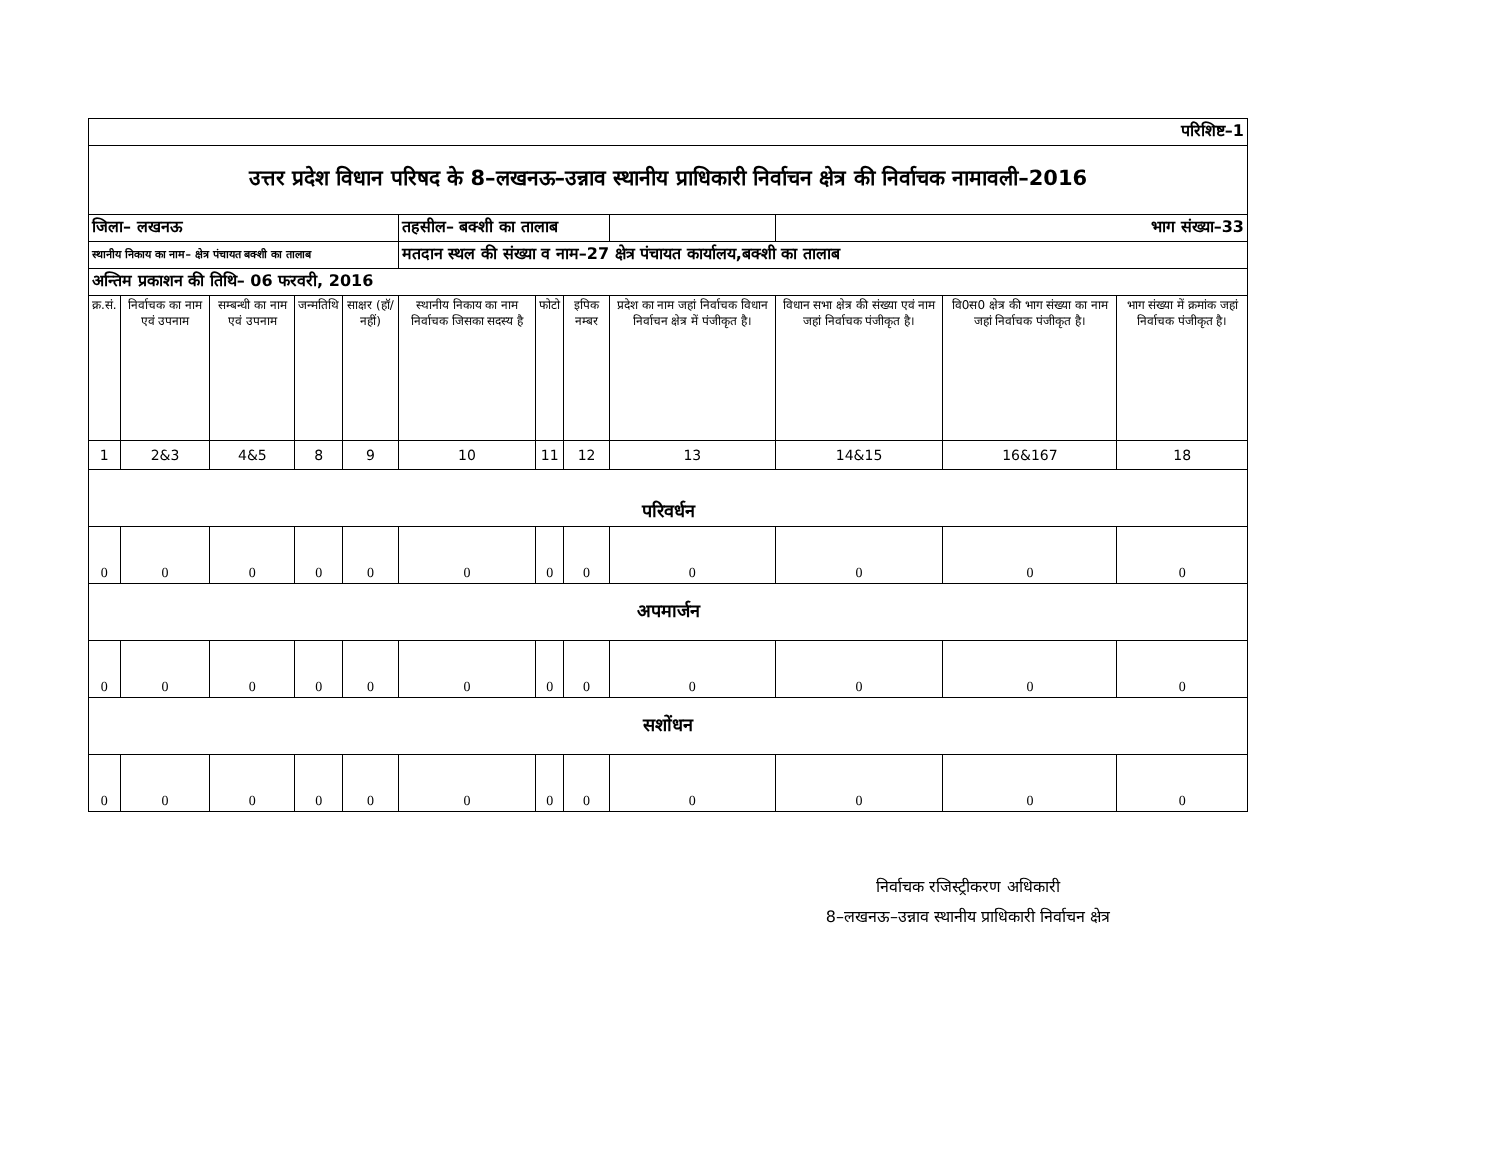| परिशिष्ट–1 | | | | | | | | | | | |
| उत्तर प्रदेश विधान परिषद के 8–लखनऊ–उन्नाव स्थानीय प्राधिकारी निर्वाचन क्षेत्र की निर्वाचक नामावली–2016 | | | | | | | | | | | |
| जिला– लखनऊ | | | | | तहसील– बक्शी का तालाब | | | | भाग संख्या–33 | | |
| स्थानीय निकाय का नाम– क्षेत्र पंचायत बक्शी का तालाब | | | | | मतदान स्थल की संख्या व नाम–27 क्षेत्र पंचायत कार्यालय,बक्शी का तालाब | | | | | | |
| अन्तिम प्रकाशन की तिथि– 06 फरवरी, 2016 | | | | | | | | | | | |
| क्र.सं. | निर्वाचक का नाम एवं उपनाम | सम्बन्धी का नाम एवं उपनाम | जन्मतिथि | साक्षर (हॉ/ नहीं) | स्थानीय निकाय का नाम निर्वाचक जिसका सदस्य है | फोटो | इपिक नम्बर | प्रदेश का नाम जहां निर्वाचक विधान निर्वाचन क्षेत्र में पंजीकृत है। | विधान सभा क्षेत्र की संख्या एवं नाम जहां निर्वाचक पंजीकृत है। | वि0स0 क्षेत्र की भाग संख्या का नाम जहां निर्वाचक पंजीकृत है। | भाग संख्या में क्रमांक जहां निर्वाचक पंजीकृत है। |
| 1 | 2&3 | 4&5 | 8 | 9 | 10 | 11 | 12 | 13 | 14&15 | 16&167 | 18 |
| परिवर्धन | | | | | | | | | | | |
| 0 | 0 | 0 | 0 | 0 | 0 | 0 | 0 | 0 | 0 | 0 | 0 |
| अपमार्जन | | | | | | | | | | | |
| 0 | 0 | 0 | 0 | 0 | 0 | 0 | 0 | 0 | 0 | 0 | 0 |
| सशोंधन | | | | | | | | | | | |
| 0 | 0 | 0 | 0 | 0 | 0 | 0 | 0 | 0 | 0 | 0 | 0 |
निर्वाचक रजिस्ट्रीकरण अधिकारी
8–लखनऊ–उन्नाव स्थानीय प्राधिकारी निर्वाचन क्षेत्र